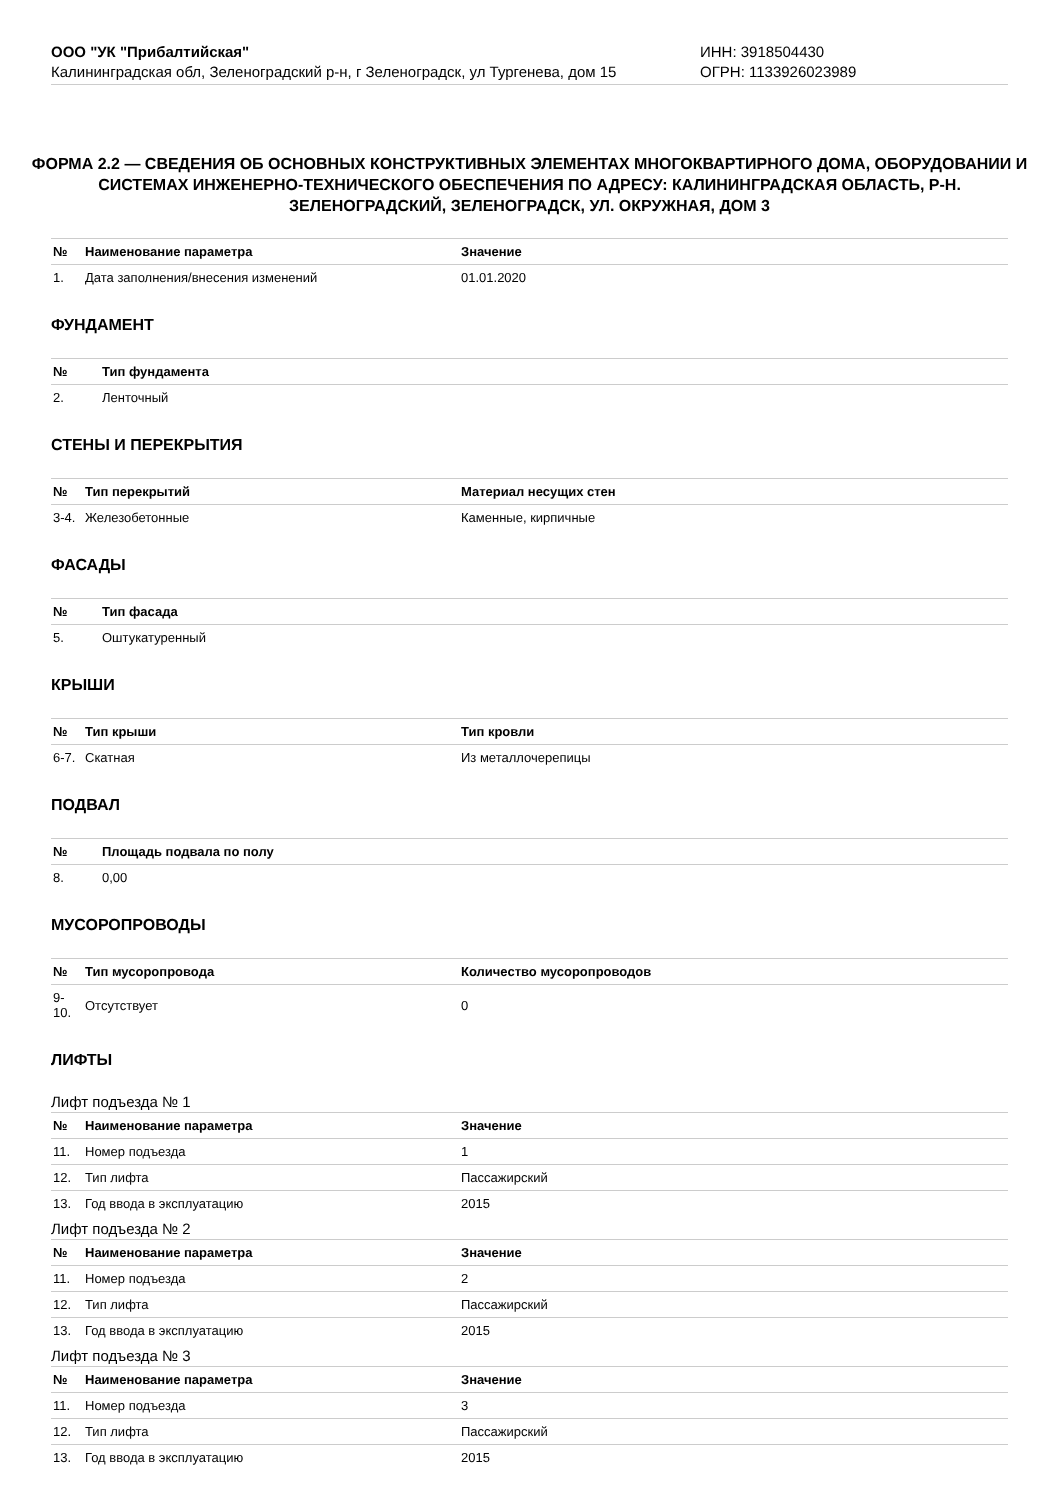ООО "УК "Прибалтийская"
Калининградская обл, Зеленоградский р-н, г Зеленоградск, ул Тургенева, дом 15
ИНН: 3918504430
ОГРН: 1133926023989
ФОРМА 2.2 — СВЕДЕНИЯ ОБ ОСНОВНЫХ КОНСТРУКТИВНЫХ ЭЛЕМЕНТАХ МНОГОКВАРТИРНОГО ДОМА, ОБОРУДОВАНИИ И СИСТЕМАХ ИНЖЕНЕРНО-ТЕХНИЧЕСКОГО ОБЕСПЕЧЕНИЯ ПО АДРЕСУ: КАЛИНИНГРАДСКАЯ ОБЛАСТЬ, Р-Н. ЗЕЛЕНОГРАДСКИЙ, ЗЕЛЕНОГРАДСК, УЛ. ОКРУЖНАЯ, ДОМ 3
| № | Наименование параметра | Значение |
| --- | --- | --- |
| 1. | Дата заполнения/внесения изменений | 01.01.2020 |
ФУНДАМЕНТ
| № | Тип фундамента |
| --- | --- |
| 2. | Ленточный |
СТЕНЫ И ПЕРЕКРЫТИЯ
| № | Тип перекрытий | Материал несущих стен |
| --- | --- | --- |
| 3-4. | Железобетонные | Каменные, кирпичные |
ФАСАДЫ
| № | Тип фасада |
| --- | --- |
| 5. | Оштукатуренный |
КРЫШИ
| № | Тип крыши | Тип кровли |
| --- | --- | --- |
| 6-7. | Скатная | Из металлочерепицы |
ПОДВАЛ
| № | Площадь подвала по полу |
| --- | --- |
| 8. | 0,00 |
МУСОРОПРОВОДЫ
| № | Тип мусоропровода | Количество мусоропроводов |
| --- | --- | --- |
| 9-10. | Отсутствует | 0 |
ЛИФТЫ
Лифт подъезда № 1
| № | Наименование параметра | Значение |
| --- | --- | --- |
| 11. | Номер подъезда | 1 |
| 12. | Тип лифта | Пассажирский |
| 13. | Год ввода в эксплуатацию | 2015 |
Лифт подъезда № 2
| № | Наименование параметра | Значение |
| --- | --- | --- |
| 11. | Номер подъезда | 2 |
| 12. | Тип лифта | Пассажирский |
| 13. | Год ввода в эксплуатацию | 2015 |
Лифт подъезда № 3
| № | Наименование параметра | Значение |
| --- | --- | --- |
| 11. | Номер подъезда | 3 |
| 12. | Тип лифта | Пассажирский |
| 13. | Год ввода в эксплуатацию | 2015 |